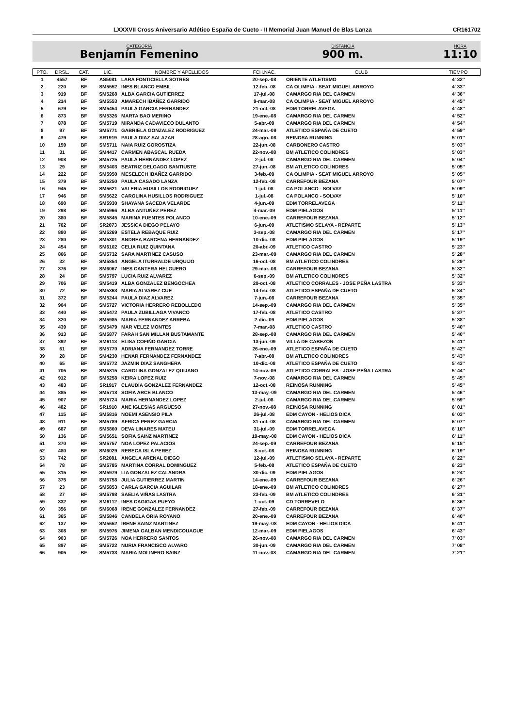LXXXVII Cross Aniversario Atlético España de Cueto - II Memorial Juan Manuel de Blas Lanza CR161702
CATEGORÍA
Benjamín Femenino
DISTANCIA
900 m.
HORA
11:10
| PTO. | DRSL. | CAT. | LIC. | NOMBRE Y APELLIDOS | FCH.NAC. | CLUB | TIEMPO |
| --- | --- | --- | --- | --- | --- | --- | --- |
| 1 | 4557 | BF | AS5081 | LARA FONTICIELLA SOTRES | 20-sep.-08 | ORIENTE ATLETISMO | 4' 32'' |
| 2 | 220 | BF | SM5552 | INES BLANCO EMBIL | 12-feb.-08 | CA OLIMPIA - SEAT MIGUEL ARROYO | 4' 33'' |
| 3 | 919 | BF | SM5268 | ALBA GARCIA GUTIERREZ | 17-jul.-08 | CAMARGO RIA DEL CARMEN | 4' 36'' |
| 4 | 214 | BF | SM5553 | AMARECH IBAÑEZ GARRIDO | 9-mar.-08 | CA OLIMPIA - SEAT MIGUEL ARROYO | 4' 45'' |
| 5 | 679 | BF | SM5454 | PAULA GARCIA FERNANDEZ | 21-oct.-08 | EDM TORRELAVEGA | 4' 48'' |
| 6 | 873 | BF | SM5326 | MARTA BAO MERINO | 19-ene.-08 | CAMARGO RIA DEL CARMEN | 4' 52'' |
| 7 | 878 | BF | SM5719 | MIRANDA CADAVIECO DULANTO | 5-abr.-09 | CAMARGO RIA DEL CARMEN | 4' 54'' |
| 8 | 97 | BF | SM5771 | GABRIELA GONZALEZ RODRIGUEZ | 24-mar.-09 | ATLETICO ESPAÑA DE CUETO | 4' 59'' |
| 9 | 479 | BF | SR1919 | PAULA DIAZ SALAZAR | 28-ago.-08 | REINOSA RUNNING | 5' 01'' |
| 10 | 159 | BF | SM5711 | NAIA RUIZ GOROSTIZA | 22-jun.-08 | CARBONERO CASTRO | 5' 03'' |
| 11 | 31 | BF | SM4417 | CARMEN ABASCAL RUEDA | 22-nov.-08 | BM ATLETICO COLINDRES | 5' 03'' |
| 12 | 908 | BF | SM5725 | PAULA HERNANDEZ LOPEZ | 2-jul.-08 | CAMARGO RIA DEL CARMEN | 5' 04'' |
| 13 | 29 | BF | SM5403 | BEATRIZ DELGADO SANTIUSTE | 27-jun.-08 | BM ATLETICO COLINDRES | 5' 05'' |
| 14 | 222 | BF | SM5950 | MESELECH IBAÑEZ GARRIDO | 3-feb.-09 | CA OLIMPIA - SEAT MIGUEL ARROYO | 5' 05'' |
| 15 | 379 | BF | SM5250 | PAULA CASADO LANZA | 12-feb.-08 | CARREFOUR BEZANA | 5' 07'' |
| 16 | 945 | BF | SM5621 | VALERIA HUSILLOS RODRIGUEZ | 1-jul.-08 | CA POLANCO - SOLVAY | 5' 09'' |
| 17 | 946 | BF | SM5622 | CAROLINA HUSILLOS RODRIGUEZ | 1-jul.-08 | CA POLANCO - SOLVAY | 5' 10'' |
| 18 | 690 | BF | SM5930 | SHAYANA SACEDA VELARDE | 4-jun.-09 | EDM TORRELAVEGA | 5' 11'' |
| 19 | 298 | BF | SM5966 | ALBA ANTUÑEZ PEREZ | 4-mar.-09 | EDM PIELAGOS | 5' 11'' |
| 20 | 380 | BF | SM5845 | MARINA FUENTES POLANCO | 10-ene.-09 | CARREFOUR BEZANA | 5' 12'' |
| 21 | 762 | BF | SR2073 | JESSICA DIEGO PELAYO | 6-jun.-09 | ATLETISMO SELAYA - REPARTE | 5' 13'' |
| 22 | 880 | BF | SM5269 | ESTELA REBAQUE RUIZ | 3-sep.-08 | CAMARGO RIA DEL CARMEN | 5' 17'' |
| 23 | 280 | BF | SM5301 | ANDREA BARCENA HERNANDEZ | 10-dic.-08 | EDM PIELAGOS | 5' 19'' |
| 24 | 454 | BF | SM6102 | CELIA RUIZ QUINTANA | 20-abr.-09 | ATLETICO CASTRO | 5' 23'' |
| 25 | 866 | BF | SM5732 | SARA MARTINEZ CASUSO | 23-mar.-09 | CAMARGO RIA DEL CARMEN | 5' 28'' |
| 26 | 32 | BF | SM5854 | ANGELA ITURRALDE URQUIJO | 16-oct.-08 | BM ATLETICO COLINDRES | 5' 29'' |
| 27 | 376 | BF | SM6067 | INES CANTERA HELGUERO | 29-mar.-08 | CARREFOUR BEZANA | 5' 32'' |
| 28 | 24 | BF | SM5797 | LUCIA RUIZ ALVAREZ | 6-sep.-09 | BM ATLETICO COLINDRES | 5' 32'' |
| 29 | 706 | BF | SM5419 | ALBA GONZALEZ BENGOCHEA | 20-oct.-08 | ATLETICO CORRALES - JOSE PEÑA LASTRA | 5' 33'' |
| 30 | 72 | BF | SM5363 | MARIA ALVAREZ CUE | 14-feb.-08 | ATLETICO ESPAÑA DE CUETO | 5' 34'' |
| 31 | 372 | BF | SM5244 | PAULA DIAZ ALVAREZ | 7-jun.-08 | CARREFOUR BEZANA | 5' 35'' |
| 32 | 904 | BF | SM5727 | VICTORIA HERRERO REBOLLEDO | 14-sep.-09 | CAMARGO RIA DEL CARMEN | 5' 35'' |
| 33 | 440 | BF | SM5472 | PAULA ZUBILLAGA VIVANCO | 17-feb.-08 | ATLETICO CASTRO | 5' 37'' |
| 34 | 320 | BF | SM5985 | MARIA FERNANDEZ ARREBA | 2-dic.-09 | EDM PIELAGOS | 5' 38'' |
| 35 | 439 | BF | SM5479 | MAR VELEZ MONTES | 7-mar.-08 | ATLETICO CASTRO | 5' 40'' |
| 36 | 913 | BF | SM5877 | FARAH SAN MILLAN BUSTAMANTE | 28-sep.-08 | CAMARGO RIA DEL CARMEN | 5' 40'' |
| 37 | 392 | BF | SM6113 | ELISA COFIÑO GARCIA | 13-jun.-09 | VILLA DE CABEZON | 5' 41'' |
| 38 | 61 | BF | SM5770 | ADRIANA FERNANDEZ TORRE | 26-ene.-09 | ATLETICO ESPAÑA DE CUETO | 5' 42'' |
| 39 | 28 | BF | SM4230 | HENAR FERNANDEZ FERNANDEZ | 7-abr.-08 | BM ATLETICO COLINDRES | 5' 43'' |
| 40 | 65 | BF | SM5772 | JAZMIN DIAZ SANGHERA | 10-dic.-08 | ATLETICO ESPAÑA DE CUETO | 5' 43'' |
| 41 | 705 | BF | SM5815 | CAROLINA GONZALEZ QUIJANO | 14-nov.-09 | ATLETICO CORRALES - JOSE PEÑA LASTRA | 5' 44'' |
| 42 | 912 | BF | SM5258 | KEIRA LOPEZ RUIZ | 7-nov.-08 | CAMARGO RIA DEL CARMEN | 5' 45'' |
| 43 | 483 | BF | SR1917 | CLAUDIA GONZALEZ FERNANDEZ | 12-oct.-08 | REINOSA RUNNING | 5' 45'' |
| 44 | 885 | BF | SM5718 | SOFIA ARCE BLANCO | 13-may.-09 | CAMARGO RIA DEL CARMEN | 5' 46'' |
| 45 | 907 | BF | SM5724 | MARIA HERNANDEZ LOPEZ | 2-jul.-08 | CAMARGO RIA DEL CARMEN | 5' 59'' |
| 46 | 482 | BF | SR1910 | ANE IGLESIAS ARGUESO | 27-nov.-08 | REINOSA RUNNING | 6' 01'' |
| 47 | 115 | BF | SM5816 | NOEMI ASENSIO PILA | 26-jul.-08 | EDM CAYON - HELIOS DICA | 6' 03'' |
| 48 | 911 | BF | SM5789 | AFRICA PEREZ GARCIA | 31-oct.-08 | CAMARGO RIA DEL CARMEN | 6' 07'' |
| 49 | 687 | BF | SM5860 | DEVA LINARES MATEU | 31-jul.-09 | EDM TORRELAVEGA | 6' 10'' |
| 50 | 136 | BF | SM5651 | SOFIA SAINZ MARTINEZ | 19-may.-08 | EDM CAYON - HELIOS DICA | 6' 11'' |
| 51 | 370 | BF | SM5757 | NOA LOPEZ PALACIOS | 24-sep.-09 | CARREFOUR BEZANA | 6' 15'' |
| 52 | 480 | BF | SM6029 | REBECA ISLA PEREZ | 8-oct.-08 | REINOSA RUNNING | 6' 19'' |
| 53 | 742 | BF | SR2081 | ANGELA ARENAL DIEGO | 12-jul.-09 | ATLETISMO SELAYA - REPARTE | 6' 22'' |
| 54 | 78 | BF | SM5785 | MARTINA CORRAL DOMINGUEZ | 5-feb.-08 | ATLETICO ESPAÑA DE CUETO | 6' 23'' |
| 55 | 315 | BF | SM5979 | LIA GONZALEZ CALANDRA | 30-dic.-09 | EDM PIELAGOS | 6' 24'' |
| 56 | 375 | BF | SM5758 | JULIA GUTIERREZ MARTIN | 14-ene.-09 | CARREFOUR BEZANA | 6' 26'' |
| 57 | 23 | BF | SM5853 | CARLA GARCIA AGUILAR | 18-ene.-09 | BM ATLETICO COLINDRES | 6' 27'' |
| 58 | 27 | BF | SM5798 | SAELIA VIÑAS LASTRA | 23-feb.-09 | BM ATLETICO COLINDRES | 6' 31'' |
| 59 | 332 | BF | SM6112 | INES CAGIGAS PUEYO | 1-oct.-09 | CD TORREVELO | 6' 36'' |
| 60 | 356 | BF | SM6068 | IRENE GONZALEZ FERNANDEZ | 27-feb.-09 | CARREFOUR BEZANA | 6' 37'' |
| 61 | 365 | BF | SM5846 | CANDELA ORIA ROYANO | 20-ene.-09 | CARREFOUR BEZANA | 6' 40'' |
| 62 | 137 | BF | SM5652 | IRENE SAINZ MARTINEZ | 19-may.-08 | EDM CAYON - HELIOS DICA | 6' 41'' |
| 63 | 308 | BF | SM5976 | JIMENA GALBAN MENDICOUAGUE | 12-mar.-09 | EDM PIELAGOS | 6' 43'' |
| 64 | 903 | BF | SM5726 | NOA HERRERO SANTOS | 26-nov.-08 | CAMARGO RIA DEL CARMEN | 7' 03'' |
| 65 | 897 | BF | SM5722 | NURIA FRANCISCO ALVARO | 30-jun.-09 | CAMARGO RIA DEL CARMEN | 7' 08'' |
| 66 | 905 | BF | SM5733 | MARIA MOLINERO SAINZ | 11-nov.-08 | CAMARGO RIA DEL CARMEN | 7' 21'' |